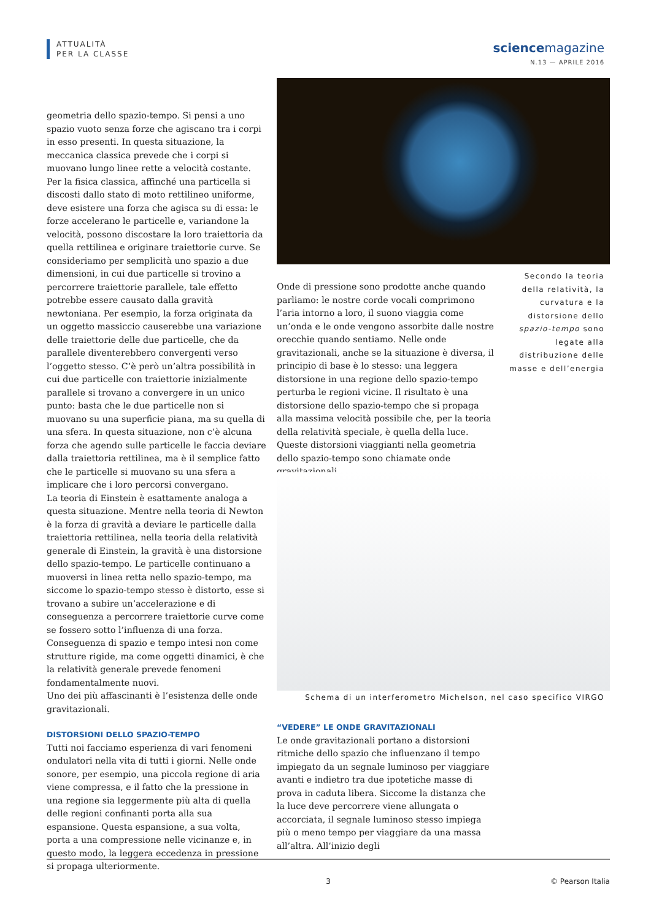ATTUALITÀ
PER LA CLASSE
sciencemagazine
N.13 — APRILE 2016
geometria dello spazio-tempo. Si pensi a uno spazio vuoto senza forze che agiscano tra i corpi in esso presenti. In questa situazione, la meccanica classica prevede che i corpi si muovano lungo linee rette a velocità costante. Per la fisica classica, affinché una particella si discosti dallo stato di moto rettilineo uniforme, deve esistere una forza che agisca su di essa: le forze accelerano le particelle e, variandone la velocità, possono discostare la loro traiettoria da quella rettilinea e originare traiettorie curve. Se consideriamo per semplicità uno spazio a due dimensioni, in cui due particelle si trovino a percorrere traiettorie parallele, tale effetto potrebbe essere causato dalla gravità newtoniana. Per esempio, la forza originata da un oggetto massiccio causerebbe una variazione delle traiettorie delle due particelle, che da parallele diventerebbero convergenti verso l’oggetto stesso. C’è però un’altra possibilità in cui due particelle con traiettorie inizialmente parallele si trovano a convergere in un unico punto: basta che le due particelle non si muovano su una superficie piana, ma su quella di una sfera. In questa situazione, non c’è alcuna forza che agendo sulle particelle le faccia deviare dalla traiettoria rettilinea, ma è il semplice fatto che le particelle si muovano su una sfera a implicare che i loro percorsi convergano.
La teoria di Einstein è esattamente analoga a questa situazione. Mentre nella teoria di Newton è la forza di gravità a deviare le particelle dalla traiettoria rettilinea, nella teoria della relatività generale di Einstein, la gravità è una distorsione dello spazio-tempo. Le particelle continuano a muoversi in linea retta nello spazio-tempo, ma siccome lo spazio-tempo stesso è distorto, esse si trovano a subire un’accelerazione e di conseguenza a percorrere traiettorie curve come se fossero sotto l’influenza di una forza.
Conseguenza di spazio e tempo intesi non come strutture rigide, ma come oggetti dinamici, è che la relatività generale prevede fenomeni fondamentalmente nuovi.
Uno dei più affascinanti è l’esistenza delle onde gravitazionali.
DISTORSIONI DELLO SPAZIO-TEMPO
Tutti noi facciamo esperienza di vari fenomeni ondulatori nella vita di tutti i giorni. Nelle onde sonore, per esempio, una piccola regione di aria viene compressa, e il fatto che la pressione in una regione sia leggermente più alta di quella delle regioni confinanti porta alla sua espansione. Questa espansione, a sua volta, porta a una compressione nelle vicinanze e, in questo modo, la leggera eccedenza in pressione si propaga ulteriormente.
Onde di pressione sono prodotte anche quando parliamo: le nostre corde vocali comprimono l’aria intorno a loro, il suono viaggia come un’onda e le onde vengono assorbite dalle nostre orecchie quando sentiamo. Nelle onde gravitazionali, anche se la situazione è diversa, il principio di base è lo stesso: una leggera distorsione in una regione dello spazio-tempo perturba le regioni vicine. Il risultato è una distorsione dello spazio-tempo che si propaga alla massima velocità possibile che, per la teoria della relatività speciale, è quella della luce. Queste distorsioni viaggianti nella geometria dello spazio-tempo sono chiamate onde gravitazionali.
Secondo la teoria della relatività, la curvatura e la distorsione dello spazio-tempo sono legate alla distribuzione delle masse e dell’energia
Schema di un interferometro Michelson, nel caso specifico VIRGO
“VEDERE” LE ONDE GRAVITAZIONALI
Le onde gravitazionali portano a distorsioni ritmiche dello spazio che influenzano il tempo impiegato da un segnale luminoso per viaggiare avanti e indietro tra due ipotetiche masse di prova in caduta libera. Siccome la distanza che la luce deve percorrere viene allungata o accorciata, il segnale luminoso stesso impiega più o meno tempo per viaggiare da una massa all’altra. All’inizio degli
3 © Pearson Italia